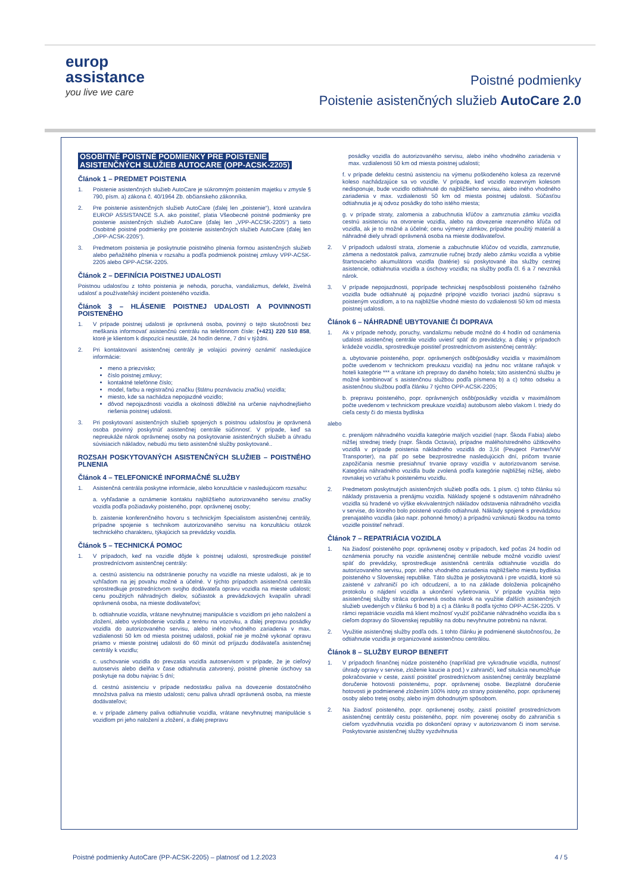europ
assistance
you live we care
Poistné podmienky
Poistenie asistenčných služieb AutoCare 2.0
OSOBITNÉ POISTNÉ PODMIENKY PRE POISTENIE
ASISTENČNÝCH SLUŽIEB AUTOCARE (OPP-ACSK-2205)
Článok 1 – PREDMET POISTENIA
1. Poistenie asistenčných služieb AutoCare je súkromným poistením majetku v zmysle § 790, písm. a) zákona č. 40/1964 Zb. občianskeho zákonníka.
2. Pre poistenie asistenčných služieb AutoCare (ďalej len „poistenie“), ktoré uzatvára EUROP ASSISTANCE S.A. ako poistiteľ, platia Všeobecné poistné podmienky pre poistenie asistenčných služieb AutoCare (ďalej len „VPP-ACCSK-2205“) a tieto Osobitné poistné podmienky pre poistenie asistenčných služieb AutoCare (ďalej len „OPP-ACSK-2205“).
3. Predmetom poistenia je poskytnutie poistného plnenia formou asistenčných služieb alebo peňažitého plnenia v rozsahu a podľa podmienok poistnej zmluvy VPP-ACSK-2205 alebo OPP-ACSK-2205.
Článok 2 – DEFINÍCIA POISTNEJ UDALOSTI
Poistnou udalosťou z tohto poistenia je nehoda, porucha, vandalizmus, defekt, živelná udalosť a používateľský incident poisteného vozidla.
Článok 3 – HLÁSENIE POISTNEJ UDALOSTI A POVINNOSTI POISTENÉHO
1. V prípade poistnej udalosti je oprávnená osoba, povinný o tejto skutočnosti bez meškania informovať asistenčnú centrálu na telefónnom čísle: (+421) 220 510 858, ktoré je klientom k dispozícii neustále, 24 hodín denne, 7 dní v týždni.
2. Pri kontaktovaní asistenčnej centrály je volajúci povinný oznámiť nasledujúce informácie:
meno a priezvisko;
číslo poistnej zmluvy;
kontaktné telefónne číslo;
model, farbu a registračnú značku (štátnu poznávaciu značku) vozidla;
miesto, kde sa nachádza nepojazdné vozidlo;
dôvod nepojazdnosti vozidla a okolnosti dôležité na určenie najvhodnejšieho riešenia poistnej udalosti.
3. Pri poskytovaní asistenčných služieb spojených s poistnou udalosťou je oprávnená osoba povinný poskytnúť asistenčnej centrále súčinnosť. V prípade, keď sa nepreukáže nárok oprávnenej osoby na poskytovanie asistenčných služieb a úhradu súvisiacich nákladov, nebudú mu tieto asistenčné služby poskytované..
ROZSAH POSKYTOVANÝCH ASISTENČNÝCH SLUŽIEB – POISTNÉHO PLNENIA
Článok 4 – TELEFONICKÉ INFORMAČNÉ SLUŽBY
1. Asistenčná centrála poskytne informácie, alebo konzultácie v nasledujúcom rozsahu:
a. vyhľadanie a oznámenie kontaktu najbližšieho autorizovaného servisu značky vozidla podľa požiadavky poisteného, popr. oprávnenej osoby;
b. zaistenie konferenčného hovoru s technickým špecialistom asistenčnej centrály, prípadne spojenie s technikom autorizovaného servisu na konzultáciu otázok technického charakteru, týkajúcich sa prevádzky vozidla.
Článok 5 – TECHNICKÁ POMOC
1. V prípadoch, keď na vozidle dôjde k poistnej udalosti, sprostredkuje poistiteľ prostredníctvom asistenčnej centrály:
a. cestnú asistenciu na odstránenie poruchy na vozidle na mieste udalosti, ak je to vzhľadom na jej povahu možné a účelné. V týchto prípadoch asistenčná centrála sprostredkuje prostredníctvom svojho dodávateľa opravu vozidla na mieste udalosti; cenu použitých náhradných dielov, súčiastok a prevádzkových kvapalín uhradí oprávnená osoba, na mieste dodávateľovi;
b. odtiahnutie vozidla, vrátane nevyhnutnej manipulácie s vozidlom pri jeho naložení a zložení, alebo vyslobodenie vozidla z terénu na vozovku, a ďalej prepravu posádky vozidla do autorizovaného servisu, alebo iného vhodného zariadenia v max. vzdialenosti 50 km od miesta poistnej udalosti, pokiaľ nie je možné vykonať opravu priamo v mieste poistnej udalosti do 60 minút od príjazdu dodávateľa asistenčnej centrály k vozidlu;
c. uschovanie vozidla do prevzatia vozidla autoservisom v prípade, že je cieľový autoservis alebo dielňa v čase odtiahnutia zatvorený, poistné plnenie úschovy sa poskytuje na dobu najviac 5 dní;
d. cestnú asistenciu v prípade nedostatku paliva na dovezenie dostatočného množstva paliva na miesto udalosti; cenu paliva uhradí oprávnená osoba, na mieste dodávateľovi;
e. v prípade zámeny paliva odtiahnutie vozidla, vrátane nevyhnutnej manipulácie s vozidlom pri jeho naložení a zložení, a ďalej prepravu
posádky vozidla do autorizovaného servisu, alebo iného vhodného zariadenia v max. vzdialenosti 50 km od miesta poistnej udalosti;
f. v prípade defektu cestnú asistenciu na výmenu poškodeného kolesa za rezervné koleso nachádzajúce sa vo vozidle. V prípade, keď vozidlo rezervným kolesom nedisponuje, bude vozidlo odtiahnuté do najbližšieho servisu, alebo iného vhodného zariadenia v max. vzdialenosti 50 km od miesta poistnej udalosti. Súčasťou odtiahnutia je aj odvoz posádky do toho istého miesta;
g. v prípade straty, zalomenia a zabuchnutia kľúčov a zamrznutia zámku vozidla cestnú asistenciu na otvorenie vozidla, alebo na dovezenie rezervného kľúča od vozidla, ak je to možné a účelné; cenu výmeny zámkov, prípadne použitý materiál a náhradné diely uhradí oprávnená osoba na mieste dodávateľovi.
2. V prípadoch udalostí strata, zlomenie a zabuchnutie kľúčov od vozidla, zamrznutie, zámena a nedostatok paliva, zamrznutie ručnej brzdy alebo zámku vozidla a vybitie štartovacieho akumulátora vozidla (batérie) sú poskytované iba služby cestnej asistencie, odtiahnutia vozidla a úschovy vozidla; na služby podľa čl. 6 a 7 nevzniká nárok.
3. V prípade nepojazdnosti, poprípade technickej nespôsobilosti poisteného ťažného vozidla bude odtiahnuté aj pojazdné prípojné vozidlo tvoriaci jazdnú súpravu s poisteným vozidlom, a to na najbližšie vhodné miesto do vzdialenosti 50 km od miesta poistnej udalosti.
Článok 6 – NÁHRADNÉ UBYTOVANIE ČI DOPRAVA
1. Ak v prípade nehody, poruchy, vandalizmu nebude možné do 4 hodín od oznámenia udalosti asistenčnej centrále vozidlo uviesť späť do prevádzky, a ďalej v prípadoch krádeže vozidla, sprostredkuje poistiteľ prostredníctvom asistenčnej centrály:
a. ubytovanie poisteného, popr. oprávnených osôb(posádky vozidla v maximálnom počte uvedenom v technickom preukazu vozidla) na jednu noc vrátane raňajok v hoteli kategórie *** a vrátane ich prepravy do daného hotela; túto asistenčnú službu je možné kombinovať s asistenčnou službou podľa písmena b) a c) tohto odseku a asistenčnou službou podľa článku 7 týchto OPP-ACSK-2205;
b. prepravu poisteného, popr. oprávnených osôb(posádky vozidla v maximálnom počte uvedenom v technickom preukaze vozidla) autobusom alebo vlakom I. triedy do cieľa cesty či do miesta bydliska
alebo
c. prenájom náhradného vozidla kategórie malých vozidiel (napr. Škoda Fabia) alebo nižšej strednej triedy (napr. Škoda Octavia), prípadne malého/stredného úžitkového vozidlá v prípade poistenia nákladného vozidlá do 3,5t (Peugeot Partner/VW Transporter), na päť po sebe bezprostredne nasledujúcich dní, pričom trvanie zapožičania nesmie presiahnuť trvanie opravy vozidla v autorizovanom servise. Kategória náhradného vozidla bude zvolená podľa kategórie najbližšej nižšej, alebo rovnakej vo vzťahu k poistenému vozidlu.
2. Predmetom poskytnutých asistenčných služieb podľa ods. 1 písm. c) tohto článku sú náklady pristavenia a prenájmu vozidla. Náklady spojené s odstavením náhradného vozidla sú hradené vo výške ekvivalentných nákladov odstavenia náhradného vozidla v servise, do ktorého bolo poistené vozidlo odtiahnuté. Náklady spojené s prevádzkou prenajatého vozidla (ako napr. pohonné hmoty) a prípadnú vzniknutú škodou na tomto vozidle poistiteľ nehradí.
Článok 7 – REPATRIÁCIA VOZIDLA
1. Na žiadosť poisteného popr. oprávnenej osoby v prípadoch, keď počas 24 hodín od oznámenia poruchy na vozidle asistenčnej centrále nebude možné vozidlo uviesť späť do prevádzky, sprostredkuje asistenčná centrála odtiahnutie vozidla do autorizovaného servisu, popr. iného vhodného zariadenia najbližšieho miestu bydliska poisteného v Slovenskej republike. Táto služba je poskytovaná i pre vozidlá, ktoré sú zaistené v zahraničí po ich odcudzení, a to na základe doloženia policajného protokolu o nájdení vozidla a ukončení vyšetrovania. V prípade využitia tejto asistenčnej služby stráca oprávnená osoba nárok na využitie ďalších asistenčných služieb uvedených v článku 6 bod b) a c) a článku 8 podľa týchto OPP-ACSK-2205. V rámci repatriácie vozidla má klient možnosť využiť požičanie náhradného vozidla iba s cieľom dopravy do Slovenskej republiky na dobu nevyhnutne potrebnú na návrat.
2. Využitie asistenčnej služby podľa ods. 1 tohto článku je podmienené skutočnosťou, že odtiahnutie vozidla je organizované asistenčnou centrálou.
Článok 8 – SLUŽBY EUROP BENEFIT
1. V prípadoch finančnej núdze poisteného (napríklad pre vykradnutie vozidla, nutnosť úhrady opravy v servise, zloženie kaucie a pod.) v zahraničí, keď situácia neumožňuje pokračovanie v ceste, zaistí poistiteľ prostredníctvom asistenčnej centrály bezplatné doručenie hotovosti poistenému, popr. oprávnenej osobe. Bezplatné doručenie hotovosti je podmienené zložením 100% istoty zo strany poisteného, popr. oprávnenej osoby alebo tretej osoby, alebo iným dohodnutým spôsobom.
2. Na žiadosť poisteného, popr. oprávnenej osoby, zaistí poistiteľ prostredníctvom asistenčnej centrály cestu poisteného, popr. ním poverenej osoby do zahraničia s cieľom vyzdvihnutia vozidla po dokončení opravy v autorizovanom či inom servise. Poskytovanie asistenčnej služby vyzdvihnutia
Poistné podmienky AutoCare (PP-ACSK-2205) – platnosť od 1.2.2023 4 / 5